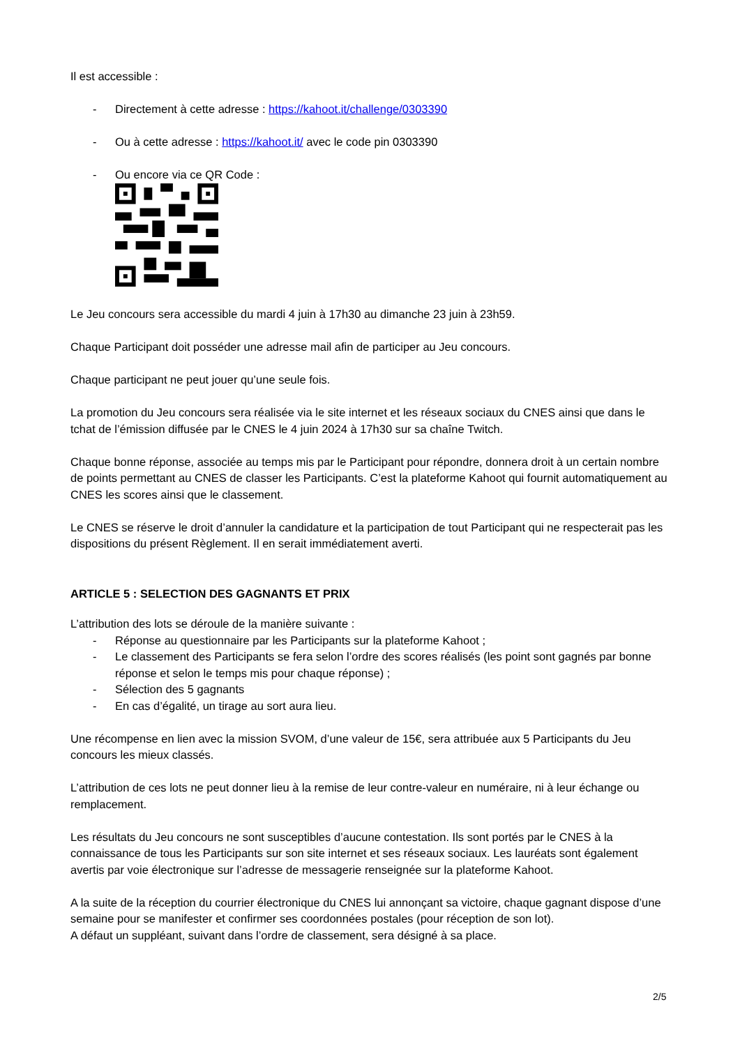Il est accessible :
- Directement à cette adresse : https://kahoot.it/challenge/0303390
- Ou à cette adresse : https://kahoot.it/ avec le code pin 0303390
- Ou encore via ce QR Code :
Le Jeu concours sera accessible du mardi 4 juin à 17h30 au dimanche 23 juin à 23h59.
Chaque Participant doit posséder une adresse mail afin de participer au Jeu concours.
Chaque participant ne peut jouer qu’une seule fois.
La promotion du Jeu concours sera réalisée via le site internet et les réseaux sociaux du CNES ainsi que dans le tchat de l’émission diffusée par le CNES le 4 juin 2024 à 17h30 sur sa chaîne Twitch.
Chaque bonne réponse, associée au temps mis par le Participant pour répondre, donnera droit à un certain nombre de points permettant au CNES de classer les Participants. C’est la plateforme Kahoot qui fournit automatiquement au CNES les scores ainsi que le classement.
Le CNES se réserve le droit d’annuler la candidature et la participation de tout Participant qui ne respecterait pas les dispositions du présent Règlement. Il en serait immédiatement averti.
ARTICLE 5 : SELECTION DES GAGNANTS ET PRIX
L’attribution des lots se déroule de la manière suivante :
- Réponse au questionnaire par les Participants sur la plateforme Kahoot ;
- Le classement des Participants se fera selon l’ordre des scores réalisés (les point sont gagnés par bonne réponse et selon le temps mis pour chaque réponse) ;
- Sélection des 5 gagnants
- En cas d’égalité, un tirage au sort aura lieu.
Une récompense en lien avec la mission SVOM, d’une valeur de 15€, sera attribuée aux 5 Participants du Jeu concours les mieux classés.
L’attribution de ces lots ne peut donner lieu à la remise de leur contre-valeur en numéraire, ni à leur échange ou remplacement.
Les résultats du Jeu concours ne sont susceptibles d’aucune contestation. Ils sont portés par le CNES à la connaissance de tous les Participants sur son site internet et ses réseaux sociaux. Les lauréats sont également avertis par voie électronique sur l’adresse de messagerie renseignée sur la plateforme Kahoot.
A la suite de la réception du courrier électronique du CNES lui annonçant sa victoire, chaque gagnant dispose d’une semaine pour se manifester et confirmer ses coordonnées postales (pour réception de son lot).
A défaut un suppléant, suivant dans l’ordre de classement, sera désigné à sa place.
2/5